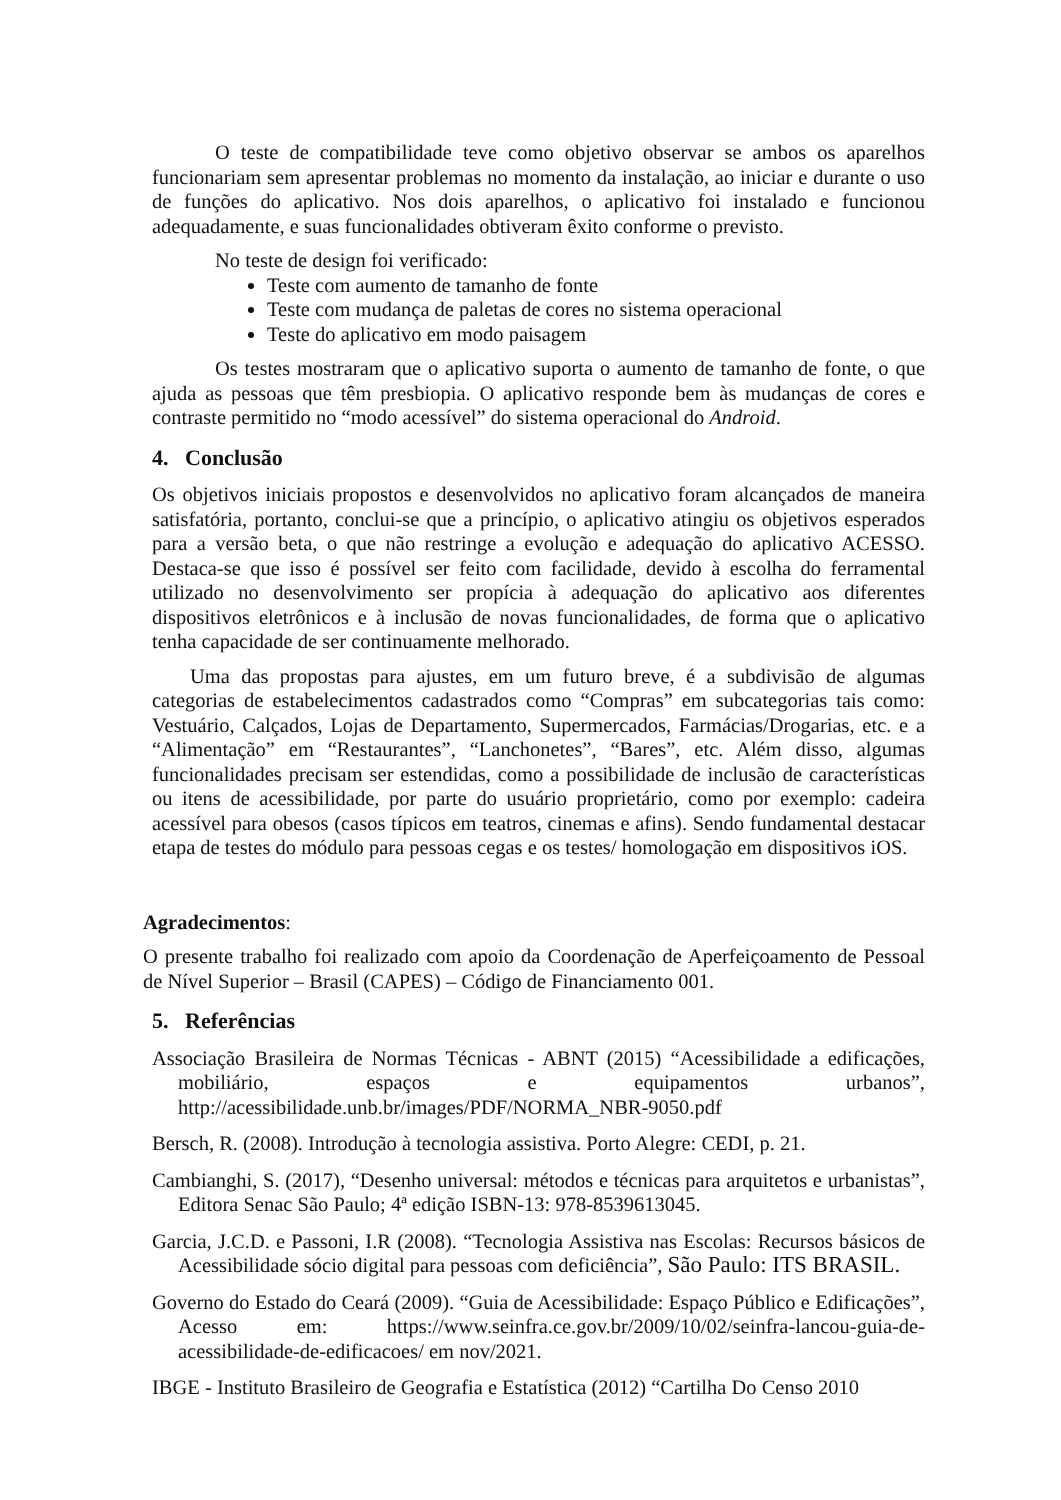O teste de compatibilidade teve como objetivo observar se ambos os aparelhos funcionariam sem apresentar problemas no momento da instalação, ao iniciar e durante o uso de funções do aplicativo. Nos dois aparelhos, o aplicativo foi instalado e funcionou adequadamente, e suas funcionalidades obtiveram êxito conforme o previsto.
No teste de design foi verificado:
Teste com aumento de tamanho de fonte
Teste com mudança de paletas de cores no sistema operacional
Teste do aplicativo em modo paisagem
Os testes mostraram que o aplicativo suporta o aumento de tamanho de fonte, o que ajuda as pessoas que têm presbiopia. O aplicativo responde bem às mudanças de cores e contraste permitido no “modo acessível” do sistema operacional do Android.
4. Conclusão
Os objetivos iniciais propostos e desenvolvidos no aplicativo foram alcançados de maneira satisfatória, portanto, conclui-se que a princípio, o aplicativo atingiu os objetivos esperados para a versão beta, o que não restringe a evolução e adequação do aplicativo ACESSO. Destaca-se que isso é possível ser feito com facilidade, devido à escolha do ferramental utilizado no desenvolvimento ser propícia à adequação do aplicativo aos diferentes dispositivos eletrônicos e à inclusão de novas funcionalidades, de forma que o aplicativo tenha capacidade de ser continuamente melhorado.
Uma das propostas para ajustes, em um futuro breve, é a subdivisão de algumas categorias de estabelecimentos cadastrados como “Compras” em subcategorias tais como: Vestuário, Calçados, Lojas de Departamento, Supermercados, Farmácias/Drogarias, etc. e a “Alimentação” em “Restaurantes”, “Lanchonetes”, “Bares”, etc. Além disso, algumas funcionalidades precisam ser estendidas, como a possibilidade de inclusão de características ou itens de acessibilidade, por parte do usuário proprietário, como por exemplo: cadeira acessível para obesos (casos típicos em teatros, cinemas e afins). Sendo fundamental destacar etapa de testes do módulo para pessoas cegas e os testes/ homologação em dispositivos iOS.
Agradecimentos:
O presente trabalho foi realizado com apoio da Coordenação de Aperfeiçoamento de Pessoal de Nível Superior – Brasil (CAPES) – Código de Financiamento 001.
5. Referências
Associação Brasileira de Normas Técnicas - ABNT (2015) “Acessibilidade a edificações, mobiliário, espaços e equipamentos urbanos”, http://acessibilidade.unb.br/images/PDF/NORMA_NBR-9050.pdf
Bersch, R. (2008). Introdução à tecnologia assistiva. Porto Alegre: CEDI, p. 21.
Cambianghi, S. (2017), “Desenho universal: métodos e técnicas para arquitetos e urbanistas”, Editora Senac São Paulo; 4ª edição ISBN-13: 978-8539613045.
Garcia, J.C.D. e Passoni, I.R (2008). “Tecnologia Assistiva nas Escolas: Recursos básicos de Acessibilidade sócio digital para pessoas com deficiência”, São Paulo: ITS BRASIL.
Governo do Estado do Ceará (2009). “Guia de Acessibilidade: Espaço Público e Edificações”, Acesso em: https://www.seinfra.ce.gov.br/2009/10/02/seinfra-lancou-guia-de-acessibilidade-de-edificacoes/ em nov/2021.
IBGE - Instituto Brasileiro de Geografia e Estatística (2012) “Cartilha Do Censo 2010